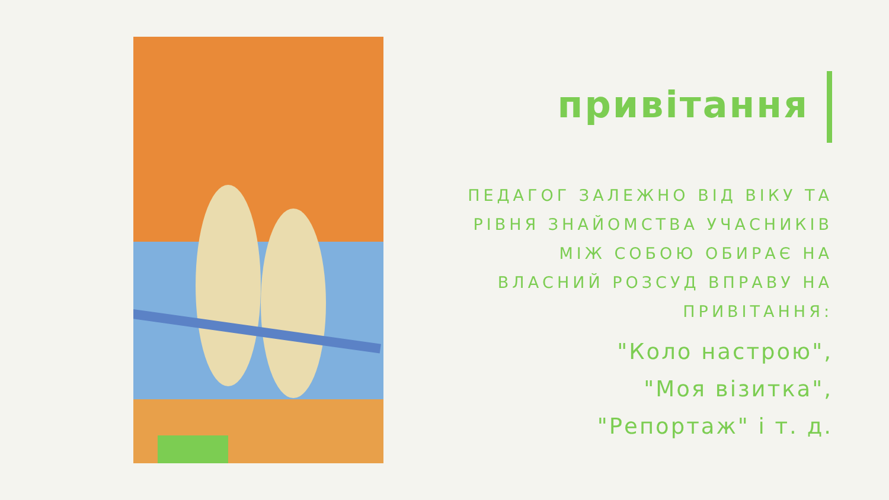привітання
ПЕДАГОГ ЗАЛЕЖНО ВІД ВІКУ ТА РІВНЯ ЗНАЙОМСТВА УЧАСНИКІВ МІЖ СОБОЮ ОБИРАЄ НА ВЛАСНИЙ РОЗСУД ВПРАВУ НА ПРИВІТАННЯ:
"Коло настрою",
"Моя візитка",
"Репортаж" і т. д.